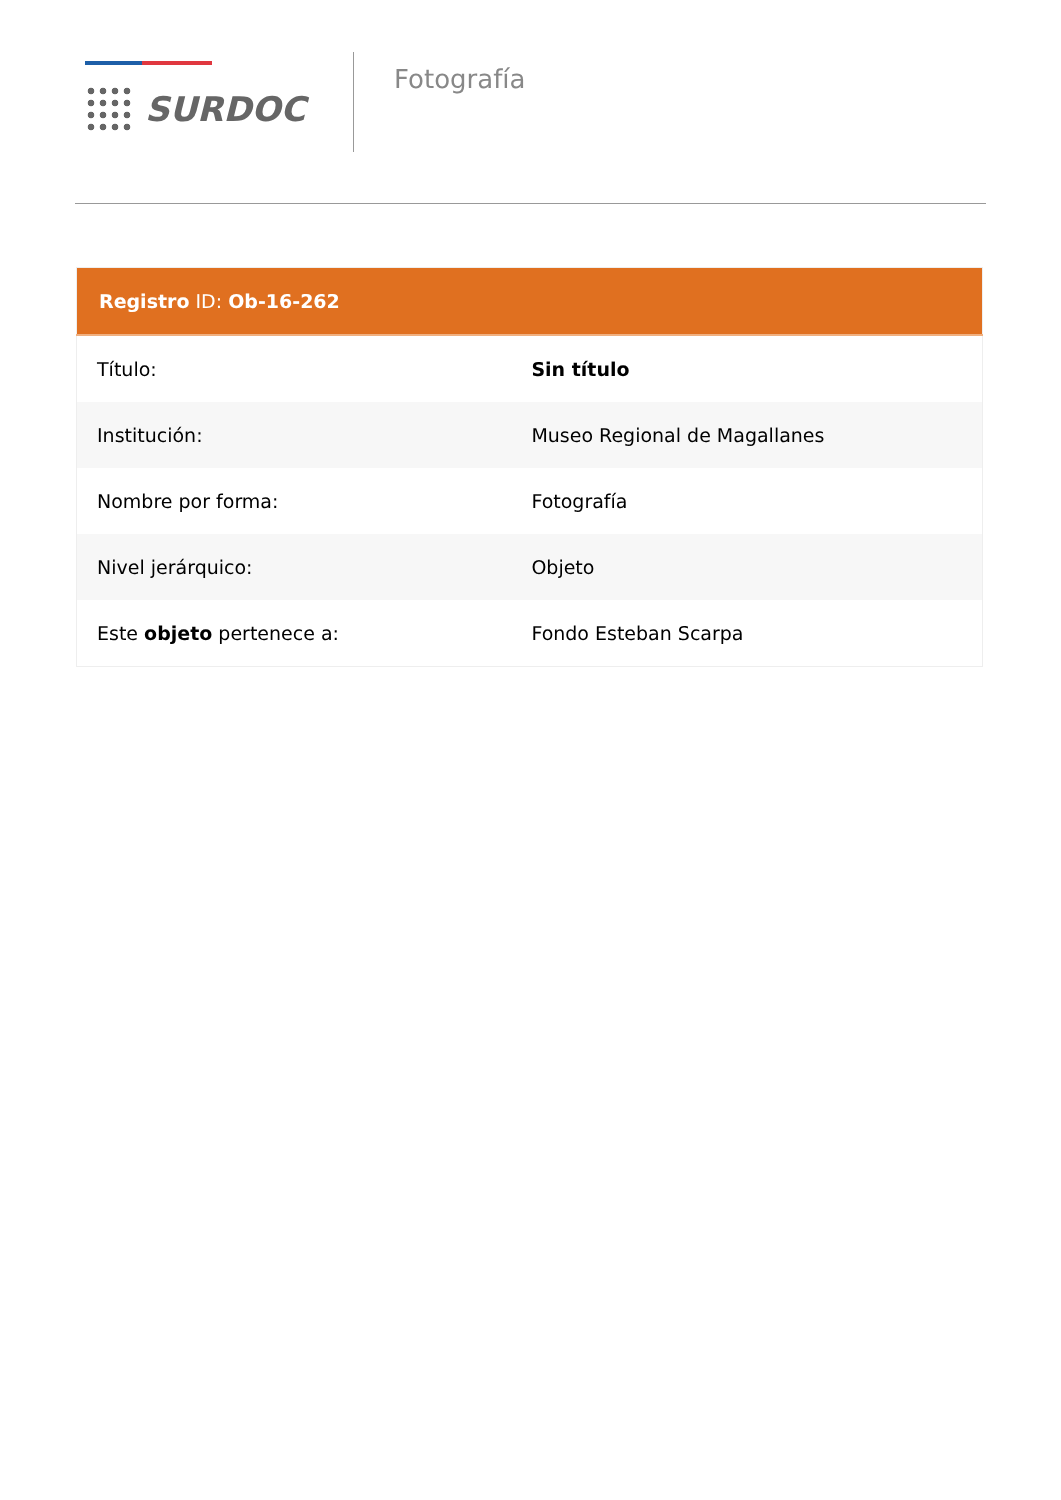SURDOC
Fotografía
| Registro ID: Ob-16-262 | |
| --- | --- |
| Título: | Sin título |
| Institución: | Museo Regional de Magallanes |
| Nombre por forma: | Fotografía |
| Nivel jerárquico: | Objeto |
| Este objeto pertenece a: | Fondo Esteban Scarpa |